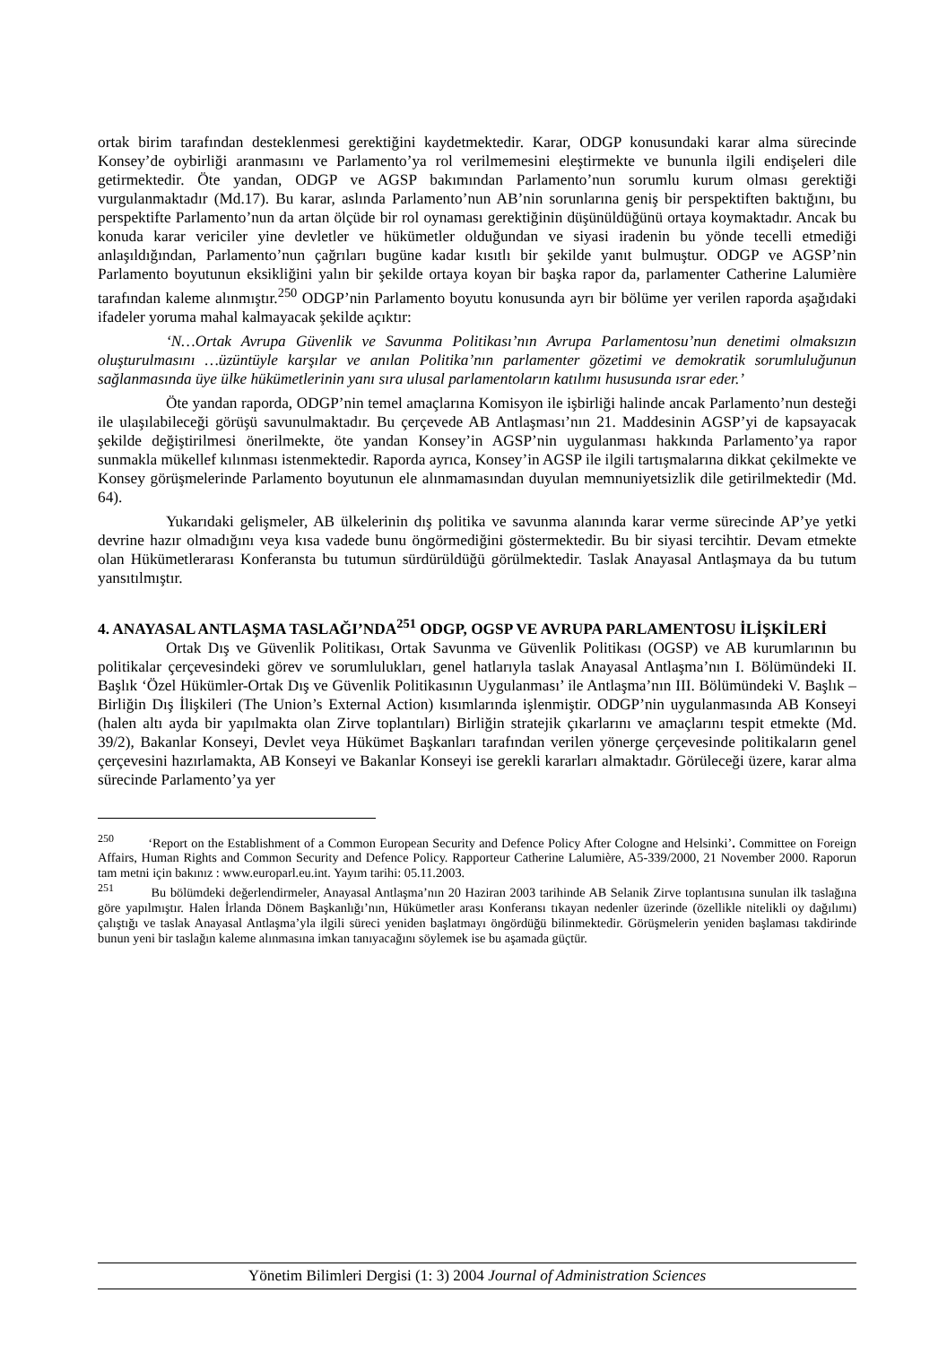ortak birim tarafından desteklenmesi gerektiğini kaydetmektedir. Karar, ODGP konusundaki karar alma sürecinde Konsey’de oybirliği aranmasını ve Parlamento’ya rol verilmemesini eleştirmekte ve bununla ilgili endişeleri dile getirmektedir. Öte yandan, ODGP ve AGSP bakımından Parlamento’nun sorumlu kurum olması gerektiği vurgulanmaktadır (Md.17). Bu karar, aslında Parlamento’nun AB’nin sorunlarına geniş bir perspektiften baktığını, bu perspektifte Parlamento’nun da artan ölçüde bir rol oynaması gerektiğinin düşünüldüğünü ortaya koymaktadır. Ancak bu konuda karar vericiler yine devletler ve hükümetler olduğundan ve siyasi iradenin bu yönde tecelli etmediği anlaşıldığından, Parlamento’nun çağrıları bugüne kadar kısıtlı bir şekilde yanıt bulmuştur. ODGP ve AGSP’nin Parlamento boyutunun eksikliğini yalın bir şekilde ortaya koyan bir başka rapor da, parlamenter Catherine Lalumière tarafından kaleme alınmıştır.<sup>250</sup> ODGP’nin Parlamento boyutu konusunda ayrı bir bölüme yer verilen raporda aşağıdaki ifadeler yoruma mahal kalmayacak şekilde açıktır:
‘N…Ortak Avrupa Güvenlik ve Savunma Politikası’nın Avrupa Parlamentosu’nun denetimi olmaksızın oluşturulmasını …üzüntüyle karşılar ve anılan Politika’nın parlamenter gözetimi ve demokratik sorumluluğunun sağlanmasında üye ülke hükümetlerinin yanı sıra ulusal parlamentoların katılımı hususunda ısrar eder.’
Öte yandan raporda, ODGP’nin temel amaçlarına Komisyon ile işbirliği halinde ancak Parlamento’nun desteği ile ulaşılabileceği görüşü savunulmaktadır. Bu çerçevede AB Antlaşması’nın 21. Maddesinin AGSP’yi de kapsayacak şekilde değiştirilmesi önerilmekte, öte yandan Konsey’in AGSP’nin uygulanması hakkında Parlamento’ya rapor sunmakla mükellef kılınması istenmektedir. Raporda ayrıca, Konsey’in AGSP ile ilgili tartışmalarına dikkat çekilmekte ve Konsey görüşmelerinde Parlamento boyutunun ele alınmamasından duyulan memnuniyetsizlik dile getirilmektedir (Md. 64).
Yukarıdaki gelişmeler, AB ülkelerinin dış politika ve savunma alanında karar verme sürecinde AP’ye yetki devrine hazır olmadığını veya kısa vadede bunu öngörmediğini göstermektedir. Bu bir siyasi tercihtir. Devam etmekte olan Hükümetlerarası Konferansta bu tutumun sürdürüldüğü görülmektedir. Taslak Anayasal Antlaşmaya da bu tutum yansıtılmıştır.
4. ANAYASAL ANTLAŞMA TASLAĞI’NDA<sup>251</sup> ODGP, OGSP VE AVRUPA PARLAMENTOSU İLİŞKİLERİ
Ortak Dış ve Güvenlik Politikası, Ortak Savunma ve Güvenlik Politikası (OGSP) ve AB kurumlarının bu politikalar çerçevesindeki görev ve sorumlulukları, genel hatlarıyla taslak Anayasal Antlaşma’nın I. Bölümündeki II. Başlık ‘Özel Hükümler-Ortak Dış ve Güvenlik Politikasının Uygulanması’ ile Antlaşma’nın III. Bölümündeki V. Başlık – Birliğin Dış İlişkileri (The Union’s External Action) kısımlarında işlenmiştir. ODGP’nin uygulanmasında AB Konseyi (halen altı ayda bir yapılmakta olan Zirve toplantıları) Birliğin stratejik çıkarlarını ve amaçlarını tespit etmekte (Md. 39/2), Bakanlar Konseyi, Devlet veya Hükümet Başkanları tarafından verilen yönerge çerçevesinde politikaların genel çerçevesini hazırlamakta, AB Konseyi ve Bakanlar Konseyi ise gerekli kararları almaktadır. Görüleceği üzere, karar alma sürecinde Parlamento’ya yer
<sup>250</sup> ‘Report on the Establishment of a Common European Security and Defence Policy After Cologne and Helsinki’. Committee on Foreign Affairs, Human Rights and Common Security and Defence Policy. Rapporteur Catherine Lalumière, A5-339/2000, 21 November 2000. Raporun tam metni için bakınız : www.europarl.eu.int. Yayım tarihi: 05.11.2003.
<sup>251</sup> Bu bölümdeki değerlendirmeler, Anayasal Antlaşma’nın 20 Haziran 2003 tarihinde AB Selanik Zirve toplantısına sunulan ilk taslağına göre yapılmıştır. Halen İrlanda Dönem Başkanlığı’nın, Hükümetler arası Konferansı tıkayan nedenler üzerinde (özellikle nitelikli oy dağılımı) çalıştığı ve taslak Anayasal Antlaşma’yla ilgili süreci yeniden başlatmayı öngördüğü bilinmektedir. Görüşmelerin yeniden başlaması takdirinde bunun yeni bir taslağın kaleme alınmasına imkan tanıyacağını söylemek ise bu aşamada güçtür.
Yönetim Bilimleri Dergisi (1: 3) 2004 Journal of Administration Sciences